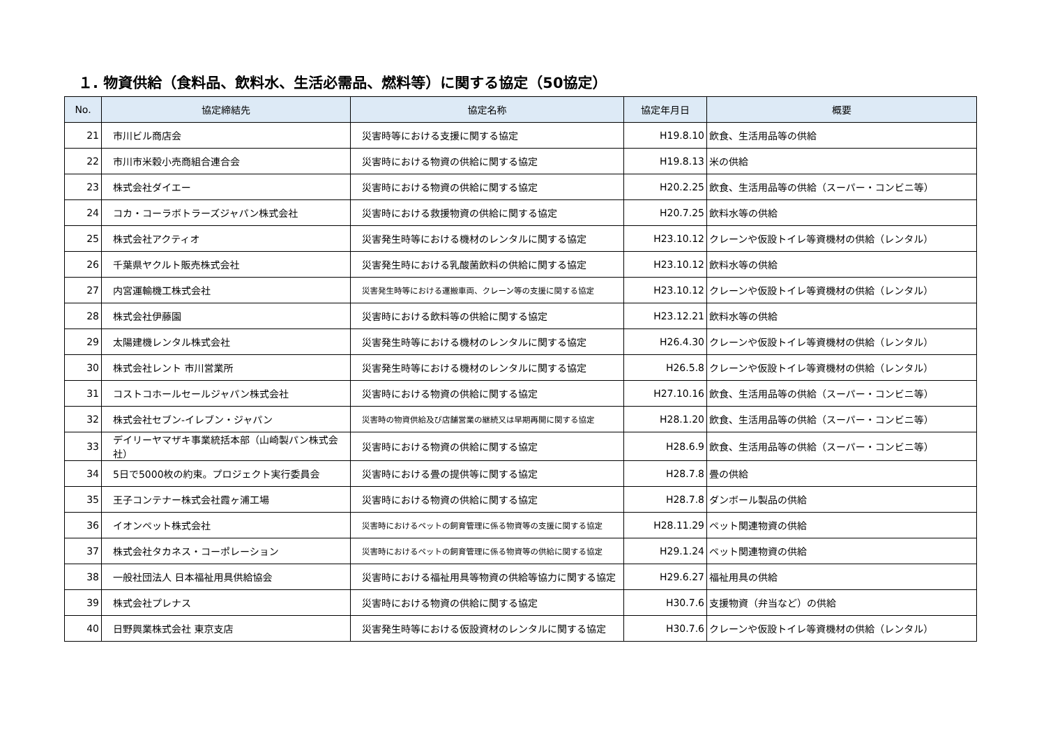１. 物資供給（食料品、飲料水、生活必需品、燃料等）に関する協定（50協定）
| No. | 協定締結先 | 協定名称 | 協定年月日 | 概要 |
| --- | --- | --- | --- | --- |
| 21 | 市川ビル商店会 | 災害時等における支援に関する協定 | H19.8.10 | 飲食、生活用品等の供給 |
| 22 | 市川市米穀小売商組合連合会 | 災害時における物資の供給に関する協定 | H19.8.13 | 米の供給 |
| 23 | 株式会社ダイエー | 災害時における物資の供給に関する協定 | H20.2.25 | 飲食、生活用品等の供給（スーパー・コンビニ等） |
| 24 | コカ・コーラボトラーズジャパン株式会社 | 災害時における救援物資の供給に関する協定 | H20.7.25 | 飲料水等の供給 |
| 25 | 株式会社アクティオ | 災害発生時等における機材のレンタルに関する協定 | H23.10.12 | クレーンや仮設トイレ等資機材の供給（レンタル） |
| 26 | 千葉県ヤクルト販売株式会社 | 災害発生時における乳酸菌飲料の供給に関する協定 | H23.10.12 | 飲料水等の供給 |
| 27 | 内宮運輸機工株式会社 | 災害発生時等における運搬車両、クレーン等の支援に関する協定 | H23.10.12 | クレーンや仮設トイレ等資機材の供給（レンタル） |
| 28 | 株式会社伊藤園 | 災害時における飲料等の供給に関する協定 | H23.12.21 | 飲料水等の供給 |
| 29 | 太陽建機レンタル株式会社 | 災害発生時等における機材のレンタルに関する協定 | H26.4.30 | クレーンや仮設トイレ等資機材の供給（レンタル） |
| 30 | 株式会社レント 市川営業所 | 災害発生時等における機材のレンタルに関する協定 | H26.5.8 | クレーンや仮設トイレ等資機材の供給（レンタル） |
| 31 | コストコホールセールジャパン株式会社 | 災害時における物資の供給に関する協定 | H27.10.16 | 飲食、生活用品等の供給（スーパー・コンビニ等） |
| 32 | 株式会社セブン-イレブン・ジャパン | 災害時の物資供給及び店舗営業の継続又は早期再開に関する協定 | H28.1.20 | 飲食、生活用品等の供給（スーパー・コンビニ等） |
| 33 | デイリーヤマザキ事業統括本部（山崎製パン株式会社） | 災害時における物資の供給に関する協定 | H28.6.9 | 飲食、生活用品等の供給（スーパー・コンビニ等） |
| 34 | 5日で5000枚の約束。プロジェクト実行委員会 | 災害時における畳の提供等に関する協定 | H28.7.8 | 畳の供給 |
| 35 | 王子コンテナー株式会社霞ヶ浦工場 | 災害時における物資の供給に関する協定 | H28.7.8 | ダンボール製品の供給 |
| 36 | イオンペット株式会社 | 災害時におけるペットの飼育管理に係る物資等の支援に関する協定 | H28.11.29 | ペット関連物資の供給 |
| 37 | 株式会社タカネス・コーポレーション | 災害時におけるペットの飼育管理に係る物資等の供給に関する協定 | H29.1.24 | ペット関連物資の供給 |
| 38 | 一般社団法人 日本福祉用具供給協会 | 災害時における福祉用具等物資の供給等協力に関する協定 | H29.6.27 | 福祉用具の供給 |
| 39 | 株式会社プレナス | 災害時における物資の供給に関する協定 | H30.7.6 | 支援物資（弁当など）の供給 |
| 40 | 日野興業株式会社 東京支店 | 災害発生時等における仮設資材のレンタルに関する協定 | H30.7.6 | クレーンや仮設トイレ等資機材の供給（レンタル） |